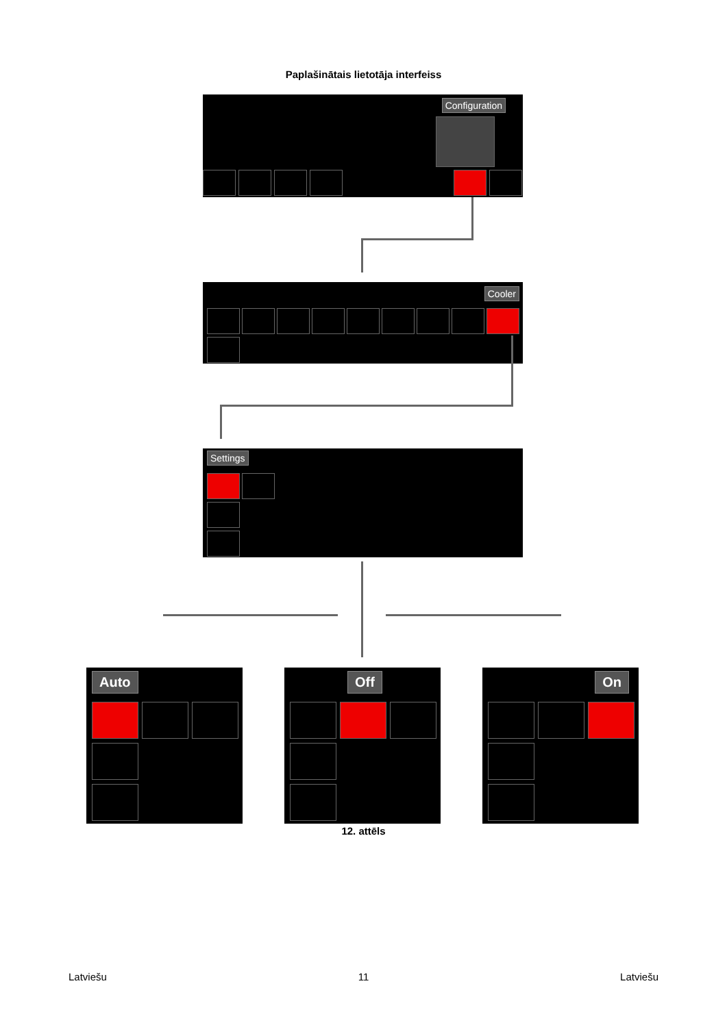Paplašinātais lietotāja interfeiss
Configuration
Cooler
Settings
Auto Off On
12. attēls
Latviešu 11 Latviešu